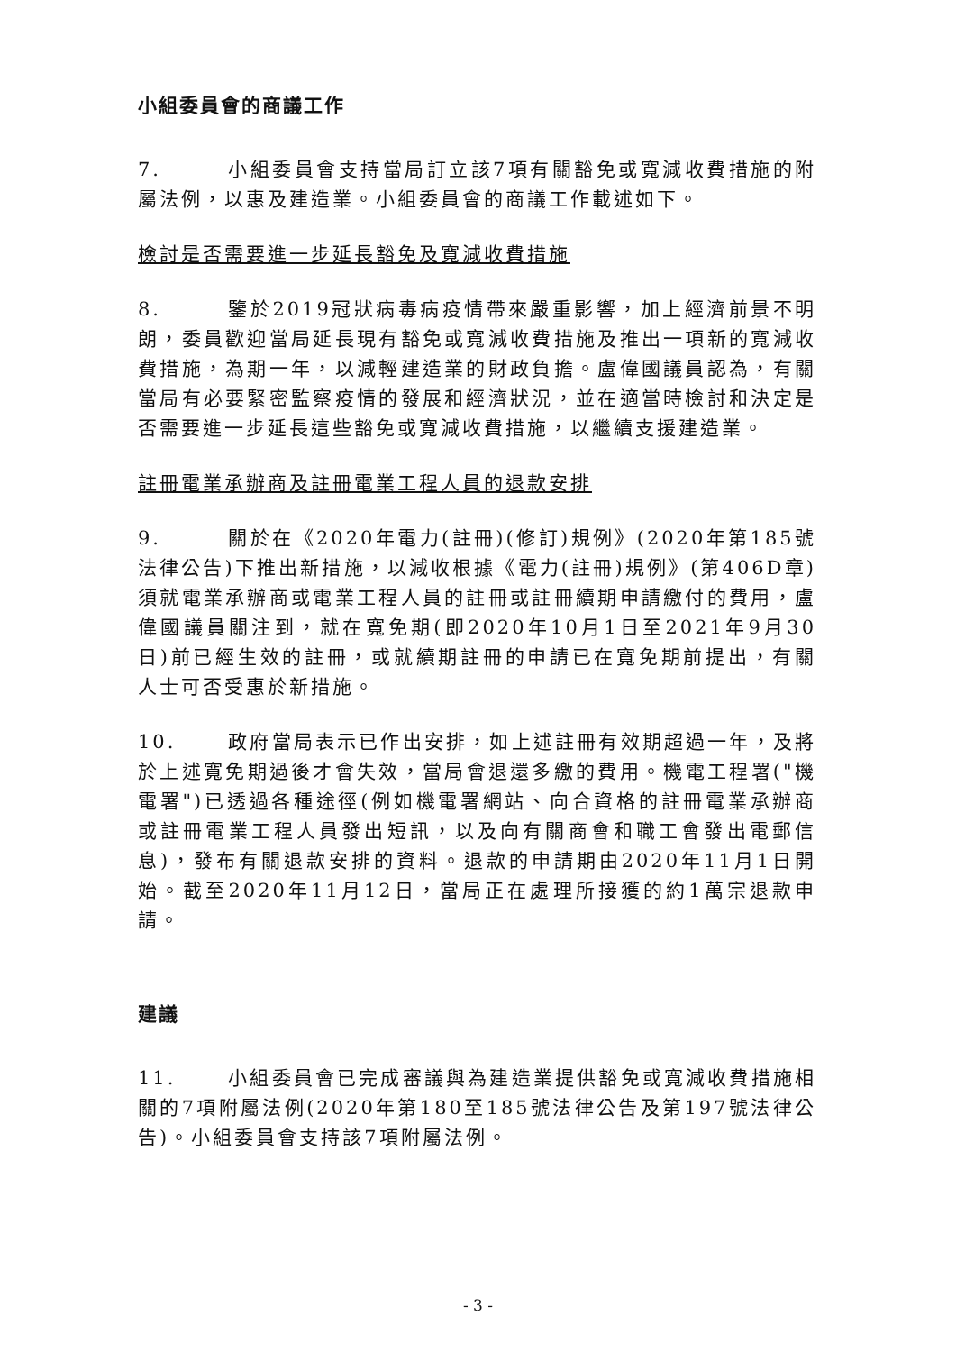小組委員會的商議工作
7. 小組委員會支持當局訂立該7項有關豁免或寬減收費措施的附屬法例，以惠及建造業。小組委員會的商議工作載述如下。
檢討是否需要進一步延長豁免及寬減收費措施
8. 鑒於2019冠狀病毒病疫情帶來嚴重影響，加上經濟前景不明朗，委員歡迎當局延長現有豁免或寬減收費措施及推出一項新的寬減收費措施，為期一年，以減輕建造業的財政負擔。盧偉國議員認為，有關當局有必要緊密監察疫情的發展和經濟狀況，並在適當時檢討和決定是否需要進一步延長這些豁免或寬減收費措施，以繼續支援建造業。
註冊電業承辦商及註冊電業工程人員的退款安排
9. 關於在《2020年電力(註冊)(修訂)規例》(2020年第185號法律公告)下推出新措施，以減收根據《電力(註冊)規例》(第406D章)須就電業承辦商或電業工程人員的註冊或註冊續期申請繳付的費用，盧偉國議員關注到，就在寬免期(即2020年10月1日至2021年9月30日)前已經生效的註冊，或就續期註冊的申請已在寬免期前提出，有關人士可否受惠於新措施。
10. 政府當局表示已作出安排，如上述註冊有效期超過一年，及將於上述寬免期過後才會失效，當局會退還多繳的費用。機電工程署("機電署")已透過各種途徑(例如機電署網站、向合資格的註冊電業承辦商或註冊電業工程人員發出短訊，以及向有關商會和職工會發出電郵信息)，發布有關退款安排的資料。退款的申請期由2020年11月1日開始。截至2020年11月12日，當局正在處理所接獲的約1萬宗退款申請。
建議
11. 小組委員會已完成審議與為建造業提供豁免或寬減收費措施相關的7項附屬法例(2020年第180至185號法律公告及第197號法律公告)。小組委員會支持該7項附屬法例。
- 3 -